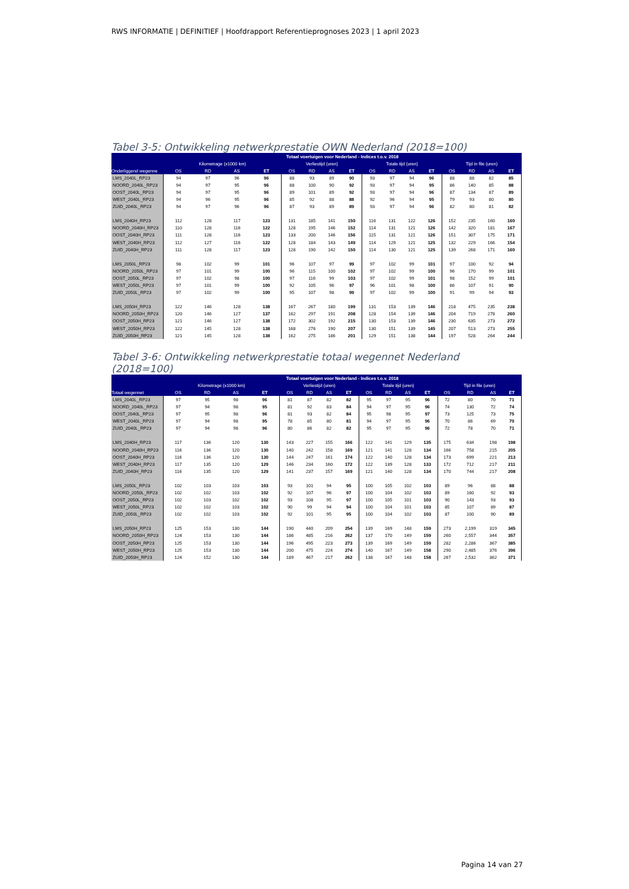RWS INFORMATIE | DEFINITIEF | Hoofdrapport Referentieprognoses 2023 | 1 april 2023
Tabel 3-5: Ontwikkeling netwerkprestatie OWN Nederland (2018=100)
| | Totaal voertuigen voor Nederland - Indices t.o.v. 2018 | | | | | | | | | | | | | | | |
| --- | --- | --- | --- | --- | --- | --- | --- | --- | --- | --- | --- | --- | --- | --- | --- | --- |
| | Kilometrage (x1000 km) | | | | Verliestijd (uren) | | | | Totale tijd (uren) | | | | Tijd in file (uren) | | | |
| Onderliggend wegenne | OS | RD | AS | ET | OS | RD | AS | ET | OS | RD | AS | ET | OS | RD | AS | ET |
| LMS_2040L_RP23 | 94 | 97 | 96 | 96 | 88 | 93 | 89 | 90 | 93 | 97 | 94 | 96 | 88 | 88 | 82 | 85 |
| NOORD_2040L_RP23 | 94 | 97 | 95 | 96 | 88 | 100 | 90 | 92 | 93 | 97 | 94 | 95 | 86 | 140 | 85 | 88 |
| OOST_2040L_RP23 | 94 | 97 | 95 | 96 | 89 | 101 | 89 | 92 | 93 | 97 | 94 | 96 | 87 | 134 | 87 | 89 |
| WEST_2040L_RP23 | 94 | 96 | 95 | 96 | 85 | 92 | 88 | 88 | 92 | 96 | 94 | 95 | 79 | 93 | 80 | 80 |
| ZUID_2040L_RP23 | 94 | 97 | 96 | 96 | 87 | 93 | 89 | 89 | 93 | 97 | 94 | 96 | 82 | 80 | 81 | 82 |
| LMS_2040H_RP23 | 112 | 128 | 117 | 123 | 131 | 185 | 141 | 150 | 116 | 131 | 122 | 126 | 152 | 235 | 160 | 160 |
| NOORD_2040H_RP23 | 110 | 128 | 116 | 122 | 128 | 195 | 146 | 152 | 114 | 131 | 121 | 126 | 142 | 320 | 181 | 167 |
| OOST_2040H_RP23 | 111 | 128 | 116 | 123 | 133 | 200 | 146 | 156 | 115 | 131 | 121 | 126 | 151 | 307 | 175 | 171 |
| WEST_2040H_RP23 | 112 | 127 | 116 | 122 | 128 | 184 | 143 | 149 | 114 | 129 | 121 | 125 | 132 | 229 | 166 | 154 |
| ZUID_2040H_RP23 | 111 | 128 | 117 | 123 | 128 | 190 | 142 | 150 | 114 | 130 | 121 | 125 | 139 | 268 | 171 | 160 |
| LMS_2050L_RP23 | 98 | 102 | 99 | 101 | 96 | 107 | 97 | 99 | 97 | 102 | 99 | 101 | 97 | 100 | 92 | 94 |
| NOORD_2050L_RP23 | 97 | 101 | 99 | 100 | 96 | 115 | 100 | 102 | 97 | 102 | 99 | 100 | 96 | 170 | 99 | 101 |
| OOST_2050L_RP23 | 97 | 102 | 98 | 100 | 97 | 116 | 99 | 103 | 97 | 102 | 99 | 101 | 98 | 152 | 99 | 101 |
| WEST_2050L_RP23 | 97 | 101 | 99 | 100 | 92 | 105 | 96 | 97 | 96 | 101 | 98 | 100 | 86 | 107 | 91 | 90 |
| ZUID_2050L_RP23 | 97 | 102 | 99 | 100 | 95 | 107 | 98 | 99 | 97 | 102 | 99 | 100 | 91 | 99 | 94 | 93 |
| LMS_2050H_RP23 | 122 | 146 | 128 | 138 | 167 | 267 | 180 | 199 | 131 | 153 | 139 | 146 | 218 | 475 | 235 | 238 |
| NOORD_2050H_RP23 | 120 | 146 | 127 | 137 | 162 | 297 | 191 | 208 | 128 | 154 | 139 | 146 | 204 | 719 | 278 | 260 |
| OOST_2050H_RP23 | 121 | 146 | 127 | 138 | 172 | 302 | 192 | 215 | 130 | 153 | 139 | 146 | 230 | 635 | 273 | 272 |
| WEST_2050H_RP23 | 122 | 145 | 128 | 138 | 168 | 276 | 190 | 207 | 130 | 151 | 139 | 145 | 207 | 513 | 273 | 255 |
| ZUID_2050H_RP23 | 121 | 145 | 128 | 138 | 162 | 275 | 186 | 201 | 129 | 151 | 138 | 144 | 197 | 528 | 264 | 244 |
Tabel 3-6: Ontwikkeling netwerkprestatie totaal wegennet Nederland (2018=100)
| | Totaal voertuigen voor Nederland - Indices t.o.v. 2018 | | | | | | | | | | | | | | | |
| --- | --- | --- | --- | --- | --- | --- | --- | --- | --- | --- | --- | --- | --- | --- | --- | --- |
| | Kilometrage (x1000 km) | | | | Verliestijd (uren) | | | | Totale tijd (uren) | | | | Tijd in file (uren) | | | |
| Totaal wegennet | OS | RD | AS | ET | OS | RD | AS | ET | OS | RD | AS | ET | OS | RD | AS | ET |
| LMS_2040L_RP23 | 97 | 95 | 98 | 96 | 81 | 87 | 82 | 82 | 95 | 97 | 95 | 96 | 72 | 80 | 70 | 71 |
| NOORD_2040L_RP23 | 97 | 94 | 98 | 95 | 81 | 92 | 83 | 84 | 94 | 97 | 95 | 96 | 74 | 130 | 72 | 74 |
| OOST_2040L_RP23 | 97 | 95 | 98 | 96 | 81 | 93 | 82 | 84 | 95 | 98 | 95 | 97 | 73 | 125 | 73 | 75 |
| WEST_2040L_RP23 | 97 | 94 | 98 | 95 | 78 | 85 | 80 | 81 | 94 | 97 | 95 | 96 | 70 | 86 | 69 | 70 |
| ZUID_2040L_RP23 | 97 | 94 | 98 | 96 | 80 | 86 | 82 | 82 | 95 | 97 | 95 | 96 | 72 | 78 | 70 | 71 |
| LMS_2040H_RP23 | 117 | 136 | 120 | 130 | 143 | 227 | 155 | 166 | 122 | 141 | 129 | 135 | 175 | 634 | 198 | 198 |
| NOORD_2040H_RP23 | 116 | 136 | 120 | 130 | 140 | 242 | 158 | 169 | 121 | 141 | 128 | 134 | 166 | 758 | 215 | 205 |
| OOST_2040H_RP23 | 116 | 136 | 120 | 130 | 144 | 247 | 161 | 174 | 122 | 140 | 128 | 134 | 173 | 699 | 221 | 213 |
| WEST_2040H_RP23 | 117 | 135 | 120 | 129 | 146 | 234 | 160 | 172 | 122 | 139 | 128 | 133 | 172 | 712 | 217 | 211 |
| ZUID_2040H_RP23 | 116 | 135 | 120 | 129 | 141 | 237 | 157 | 169 | 121 | 140 | 128 | 134 | 170 | 744 | 217 | 208 |
| LMS_2050L_RP23 | 102 | 103 | 103 | 103 | 93 | 101 | 94 | 95 | 100 | 105 | 102 | 103 | 89 | 96 | 88 | 88 |
| NOORD_2050L_RP23 | 102 | 102 | 103 | 102 | 92 | 107 | 96 | 97 | 100 | 104 | 102 | 103 | 89 | 160 | 92 | 93 |
| OOST_2050L_RP23 | 102 | 103 | 102 | 102 | 93 | 108 | 95 | 97 | 100 | 105 | 101 | 103 | 90 | 143 | 93 | 93 |
| WEST_2050L_RP23 | 102 | 102 | 103 | 102 | 90 | 99 | 94 | 94 | 100 | 104 | 101 | 103 | 85 | 107 | 89 | 87 |
| ZUID_2050L_RP23 | 102 | 102 | 103 | 102 | 92 | 101 | 95 | 95 | 100 | 104 | 102 | 103 | 87 | 100 | 90 | 89 |
| LMS_2050H_RP23 | 125 | 153 | 130 | 144 | 190 | 440 | 209 | 254 | 139 | 169 | 148 | 159 | 273 | 2,199 | 319 | 345 |
| NOORD_2050H_RP23 | 124 | 153 | 130 | 144 | 186 | 485 | 216 | 262 | 137 | 170 | 149 | 159 | 260 | 2,557 | 344 | 357 |
| OOST_2050H_RP23 | 125 | 153 | 130 | 144 | 196 | 495 | 223 | 273 | 139 | 169 | 149 | 159 | 282 | 2,286 | 367 | 385 |
| WEST_2050H_RP23 | 125 | 153 | 130 | 144 | 200 | 475 | 224 | 274 | 140 | 167 | 149 | 158 | 290 | 2,485 | 376 | 396 |
| ZUID_2050H_RP23 | 124 | 152 | 130 | 144 | 189 | 467 | 217 | 262 | 138 | 167 | 148 | 158 | 267 | 2,532 | 362 | 371 |
Pagina 14 van 27